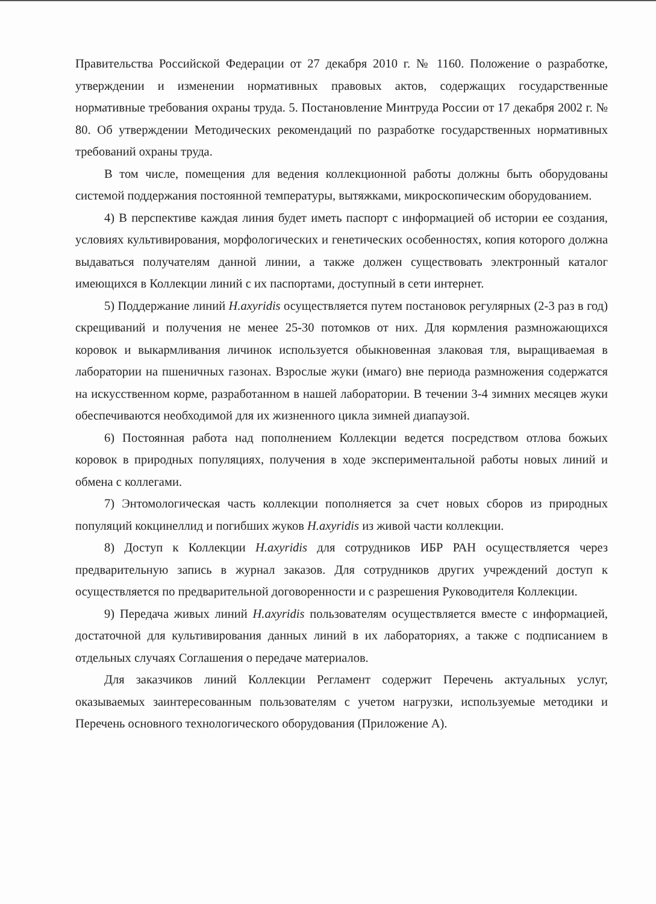Правительства Российской Федерации от 27 декабря 2010 г. № 1160. Положение о разработке, утверждении и изменении нормативных правовых актов, содержащих государственные нормативные требования охраны труда. 5. Постановление Минтруда России от 17 декабря 2002 г. № 80. Об утверждении Методических рекомендаций по разработке государственных нормативных требований охраны труда.
В том числе, помещения для ведения коллекционной работы должны быть оборудованы системой поддержания постоянной температуры, вытяжками, микроскопическим оборудованием.
4) В перспективе каждая линия будет иметь паспорт с информацией об истории ее создания, условиях культивирования, морфологических и генетических особенностях, копия которого должна выдаваться получателям данной линии, а также должен существовать электронный каталог имеющихся в Коллекции линий с их паспортами, доступный в сети интернет.
5) Поддержание линий H.axyridis осуществляется путем постановок регулярных (2-3 раз в год) скрещиваний и получения не менее 25-30 потомков от них. Для кормления размножающихся коровок и выкармливания личинок используется обыкновенная злаковая тля, выращиваемая в лаборатории на пшеничных газонах. Взрослые жуки (имаго) вне периода размножения содержатся на искусственном корме, разработанном в нашей лаборатории. В течении 3-4 зимних месяцев жуки обеспечиваются необходимой для их жизненного цикла зимней диапаузой.
6) Постоянная работа над пополнением Коллекции ведется посредством отлова божьих коровок в природных популяциях, получения в ходе экспериментальной работы новых линий и обмена с коллегами.
7) Энтомологическая часть коллекции пополняется за счет новых сборов из природных популяций кокцинеллид и погибших жуков H.axyridis из живой части коллекции.
8) Доступ к Коллекции H.axyridis для сотрудников ИБР РАН осуществляется через предварительную запись в журнал заказов. Для сотрудников других учреждений доступ к осуществляется по предварительной договоренности и с разрешения Руководителя Коллекции.
9) Передача живых линий H.axyridis пользователям осуществляется вместе с информацией, достаточной для культивирования данных линий в их лабораториях, а также с подписанием в отдельных случаях Соглашения о передаче материалов.
Для заказчиков линий Коллекции Регламент содержит Перечень актуальных услуг, оказываемых заинтересованным пользователям с учетом нагрузки, используемые методики и Перечень основного технологического оборудования (Приложение А).